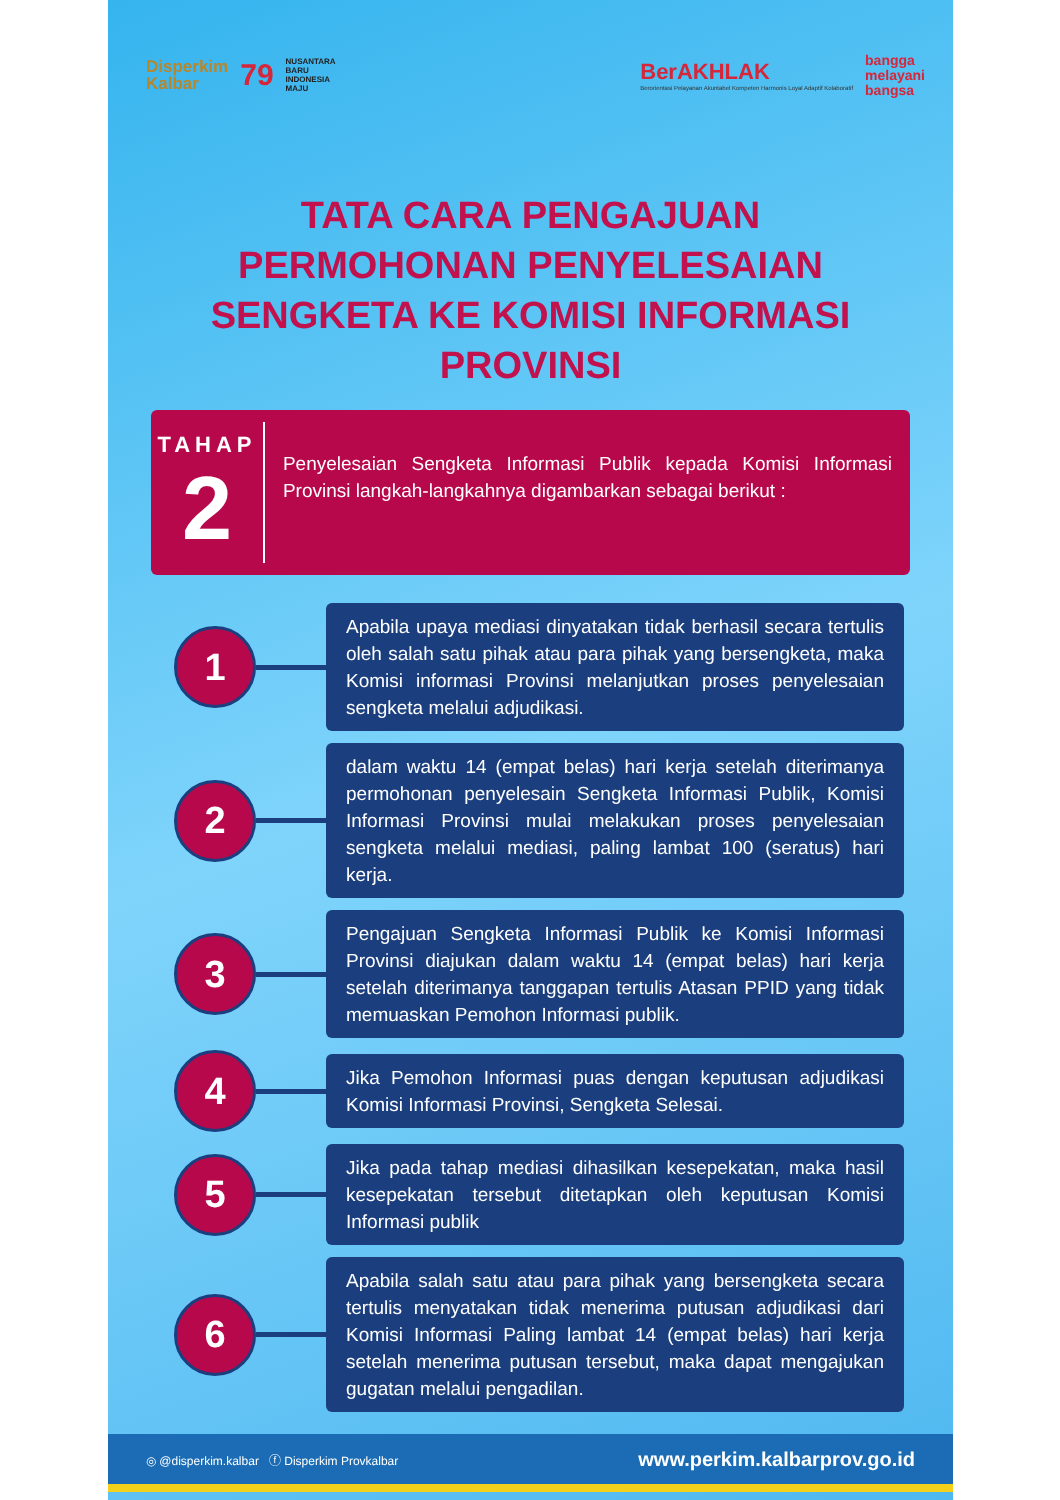Disperkim
Kalbar 79 NUSANTARA
BARU
INDONESIA
MAJU
BerAKHLAK
Berorientasi Pelayanan Akuntabel Kompeten Harmonis Loyal Adaptif Kolaboratif bangga
melayani
bangsa
TATA CARA PENGAJUAN
PERMOHONAN PENYELESAIAN
SENGKETA KE KOMISI INFORMASI
PROVINSI
TAHAP
2
Penyelesaian Sengketa Informasi Publik kepada Komisi Informasi Provinsi langkah-langkahnya digambarkan sebagai berikut :
1
Apabila upaya mediasi dinyatakan tidak berhasil secara tertulis oleh salah satu pihak atau para pihak yang bersengketa, maka Komisi informasi Provinsi melanjutkan proses penyelesaian sengketa melalui adjudikasi.
2
dalam waktu 14 (empat belas) hari kerja setelah diterimanya permohonan penyelesain Sengketa Informasi Publik, Komisi Informasi Provinsi mulai melakukan proses penyelesaian sengketa melalui mediasi, paling lambat 100 (seratus) hari kerja.
3
Pengajuan Sengketa Informasi Publik ke Komisi Informasi Provinsi diajukan dalam waktu 14 (empat belas) hari kerja setelah diterimanya tanggapan tertulis Atasan PPID yang tidak memuaskan Pemohon Informasi publik.
4
Jika Pemohon Informasi puas dengan keputusan adjudikasi Komisi Informasi Provinsi, Sengketa Selesai.
5
Jika pada tahap mediasi dihasilkan kesepekatan, maka hasil kesepekatan tersebut ditetapkan oleh keputusan Komisi Informasi publik
6
Apabila salah satu atau para pihak yang bersengketa secara tertulis menyatakan tidak menerima putusan adjudikasi dari Komisi Informasi Paling lambat 14 (empat belas) hari kerja setelah menerima putusan tersebut, maka dapat mengajukan gugatan melalui pengadilan.
◎ @disperkim.kalbar ⓕ Disperkim Provkalbar www.perkim.kalbarprov.go.id